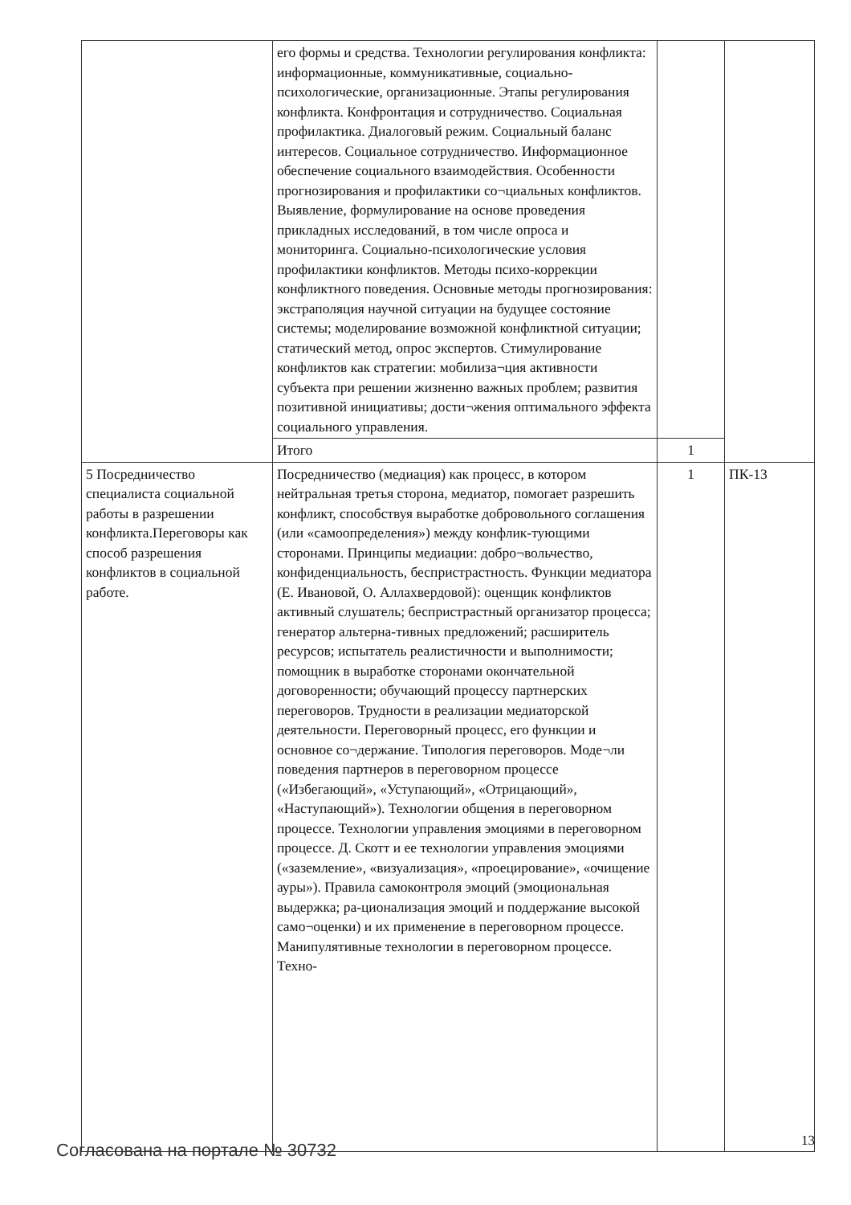| | его формы и средства. Технологии регулирования конфликта: информационные, коммуникативные, социально-психологические, организационные. Этапы регулирования конфликта. Конфронтация и сотрудничество. Социальная профилактика. Диалоговый режим. Социальный баланс интересов. Социальное сотрудничество. Информационное обеспечение социального взаимодействия. Особенности прогнозирования и профилактики со¬циальных конфликтов. Выявление, формулирование на основе проведения прикладных исследований, в том числе опроса и мониторинга. Социально-психологические условия профилактики конфликтов. Методы психо-коррекции конфликтного поведения. Основные методы прогнозирования: экстраполяция научной ситуации на будущее состояние системы; моделирование возможной конфликтной ситуации; статический метод, опрос экспертов. Стимулирование конфликтов как стратегии: мобилиза¬ция активности субъекта при решении жизненно важных проблем; развития позитивной инициативы; дости¬жения оптимального эффекта социального управления. | | |
| | Итого | 1 | |
| 5 Посредничество специалиста социальной работы в разрешении конфликта.Переговоры как способ разрешения конфликтов в социальной работе. | Посредничество (медиация) как процесс, в котором нейтральная третья сторона, медиатор, помогает разрешить конфликт, способствуя выработке добровольного соглашения (или «самоопределения») между конфлик-тующими сторонами. Принципы медиации: добро¬вольчество, конфиденциальность, беспристрастность. Функции медиатора (Е. Ивановой, О. Аллахвердовой): оценщик конфликтов активный слушатель; беспристрастный организатор процесса; генератор альтерна-тивных предложений; расширитель ресурсов; испытатель реалистичности и выполнимости; помощник в выработке сторонами окончательной договоренности; обучающий процессу партнерских переговоров. Трудности в реализации медиаторской деятельности. Переговорный процесс, его функции и основное со¬держание. Типология переговоров. Моде¬ли поведения партнеров в переговорном процессе («Избегающий», «Уступающий», «Отрицающий», «Наступающий»). Технологии общения в переговорном процессе. Технологии управления эмоциями в переговорном процессе. Д. Скотт и ее технологии управления эмоциями («заземление», «визуализация», «проецирование», «очищение ауры»). Правила самоконтроля эмоций (эмоциональная выдержка; ра-ционализация эмоций и поддержание высокой само¬оценки) и их применение в переговорном процессе. Манипулятивные технологии в переговорном процессе. Техно- | 1 | ПК-13 |
Согласована на портале № 30732
13